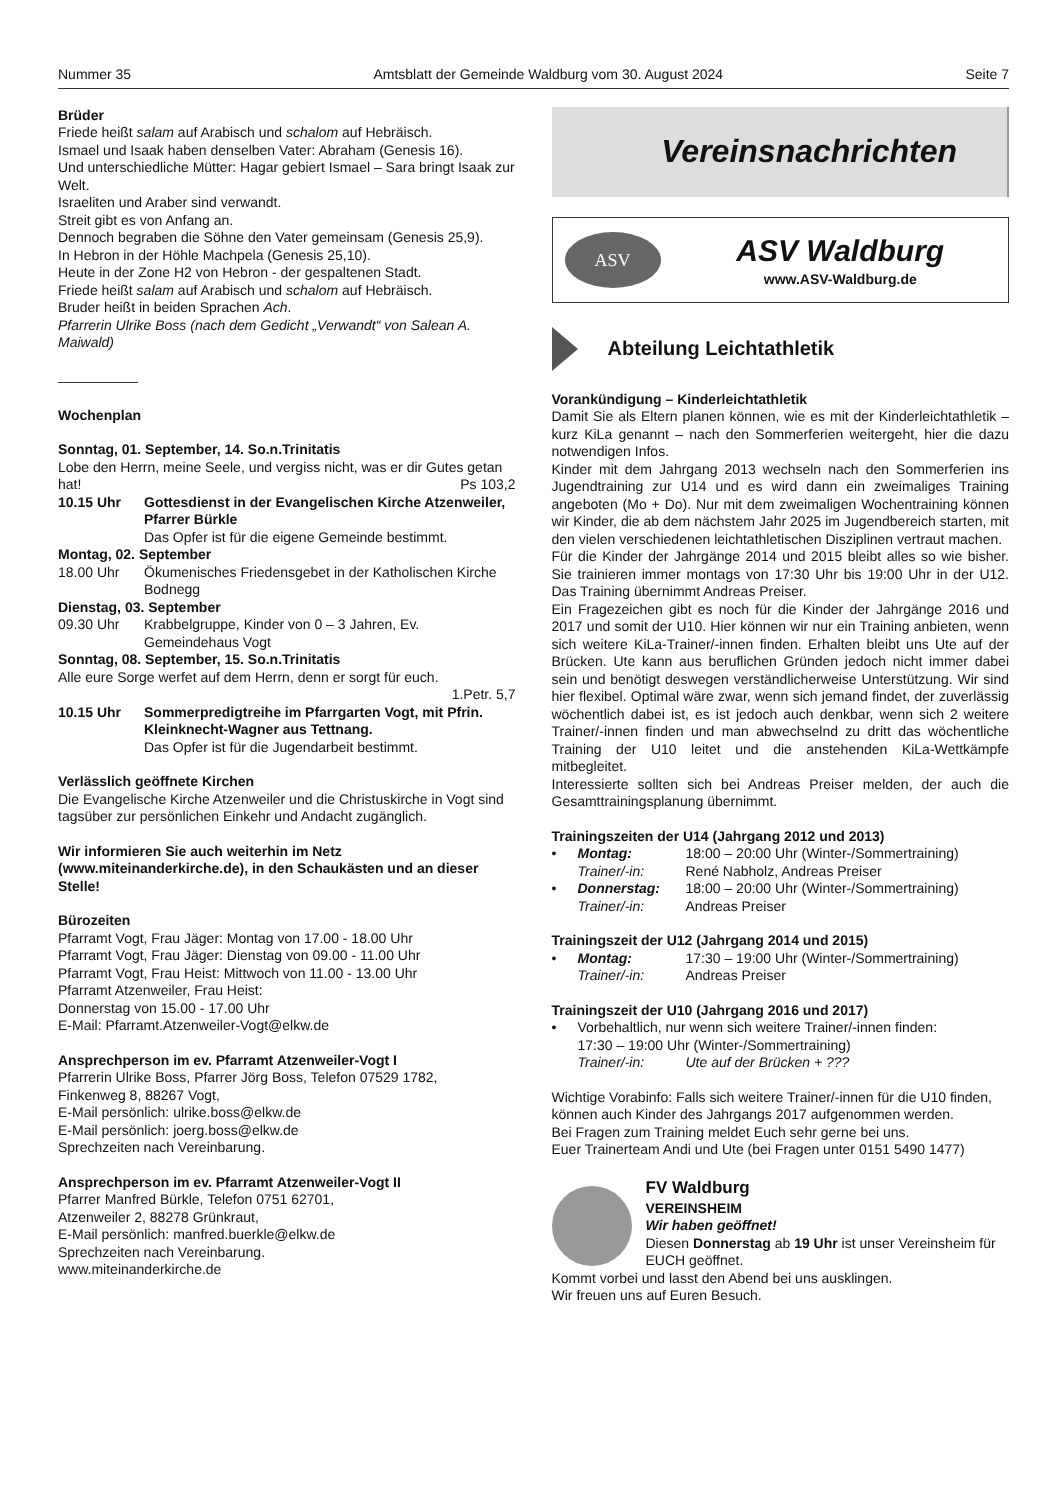Nummer 35 Amtsblatt der Gemeinde Waldburg vom 30. August 2024 Seite 7
Brüder
Friede heißt salam auf Arabisch und schalom auf Hebräisch.
Ismael und Isaak haben denselben Vater: Abraham (Genesis 16).
Und unterschiedliche Mütter: Hagar gebiert Ismael – Sara bringt Isaak zur Welt.
Israeliten und Araber sind verwandt.
Streit gibt es von Anfang an.
Dennoch begraben die Söhne den Vater gemeinsam (Genesis 25,9).
In Hebron in der Höhle Machpela (Genesis 25,10).
Heute in der Zone H2 von Hebron - der gespaltenen Stadt.
Friede heißt salam auf Arabisch und schalom auf Hebräisch.
Bruder heißt in beiden Sprachen Ach.
Pfarrerin Ulrike Boss (nach dem Gedicht „Verwandt“ von Salean A. Maiwald)
Wochenplan
Sonntag, 01. September, 14. So.n.Trinitatis
Lobe den Herrn, meine Seele, und vergiss nicht, was er dir Gutes getan hat! Ps 103,2
10.15 Uhr Gottesdienst in der Evangelischen Kirche Atzenweiler, Pfarrer Bürkle
Das Opfer ist für die eigene Gemeinde bestimmt.
Montag, 02. September
18.00 Uhr Ökumenisches Friedensgebet in der Katholischen Kirche Bodnegg
Dienstag, 03. September
09.30 Uhr Krabbelgruppe, Kinder von 0 – 3 Jahren, Ev. Gemeindehaus Vogt
Sonntag, 08. September, 15. So.n.Trinitatis
Alle eure Sorge werfet auf dem Herrn, denn er sorgt für euch.
1.Petr. 5,7
10.15 Uhr Sommerpredigtreihe im Pfarrgarten Vogt, mit Pfrin. Kleinknecht-Wagner aus Tettnang.
Das Opfer ist für die Jugendarbeit bestimmt.
Verlässlich geöffnete Kirchen
Die Evangelische Kirche Atzenweiler und die Christuskirche in Vogt sind tagsüber zur persönlichen Einkehr und Andacht zugänglich.
Wir informieren Sie auch weiterhin im Netz (www.miteinanderkirche.de), in den Schaukästen und an dieser Stelle!
Bürozeiten
Pfarramt Vogt, Frau Jäger: Montag von 17.00 - 18.00 Uhr
Pfarramt Vogt, Frau Jäger: Dienstag von 09.00 - 11.00 Uhr
Pfarramt Vogt, Frau Heist: Mittwoch von 11.00 - 13.00 Uhr
Pfarramt Atzenweiler, Frau Heist:
Donnerstag von 15.00 - 17.00 Uhr
E-Mail: Pfarramt.Atzenweiler-Vogt@elkw.de
Ansprechperson im ev. Pfarramt Atzenweiler-Vogt I
Pfarrerin Ulrike Boss, Pfarrer Jörg Boss, Telefon 07529 1782,
Finkenweg 8, 88267 Vogt,
E-Mail persönlich: ulrike.boss@elkw.de
E-Mail persönlich: joerg.boss@elkw.de
Sprechzeiten nach Vereinbarung.
Ansprechperson im ev. Pfarramt Atzenweiler-Vogt II
Pfarrer Manfred Bürkle, Telefon 0751 62701,
Atzenweiler 2, 88278 Grünkraut,
E-Mail persönlich: manfred.buerkle@elkw.de
Sprechzeiten nach Vereinbarung.
www.miteinanderkirche.de
Vereinsnachrichten
ASV
ASV Waldburg
www.ASV-Waldburg.de
Abteilung Leichtathletik
Vorankündigung – Kinderleichtathletik
Damit Sie als Eltern planen können, wie es mit der Kinderleichtathletik – kurz KiLa genannt – nach den Sommerferien weitergeht, hier die dazu notwendigen Infos.
Kinder mit dem Jahrgang 2013 wechseln nach den Sommerferien ins Jugendtraining zur U14 und es wird dann ein zweimaliges Training angeboten (Mo + Do). Nur mit dem zweimaligen Wochentraining können wir Kinder, die ab dem nächstem Jahr 2025 im Jugendbereich starten, mit den vielen verschiedenen leichtathletischen Disziplinen vertraut machen.
Für die Kinder der Jahrgänge 2014 und 2015 bleibt alles so wie bisher. Sie trainieren immer montags von 17:30 Uhr bis 19:00 Uhr in der U12. Das Training übernimmt Andreas Preiser.
Ein Fragezeichen gibt es noch für die Kinder der Jahrgänge 2016 und 2017 und somit der U10. Hier können wir nur ein Training anbieten, wenn sich weitere KiLa-Trainer/-innen finden. Erhalten bleibt uns Ute auf der Brücken. Ute kann aus beruflichen Gründen jedoch nicht immer dabei sein und benötigt deswegen verständlicherweise Unterstützung. Wir sind hier flexibel. Optimal wäre zwar, wenn sich jemand findet, der zuverlässig wöchentlich dabei ist, es ist jedoch auch denkbar, wenn sich 2 weitere Trainer/-innen finden und man abwechselnd zu dritt das wöchentliche Training der U10 leitet und die anstehenden KiLa-Wettkämpfe mitbegleitet.
Interessierte sollten sich bei Andreas Preiser melden, der auch die Gesamttrainingsplanung übernimmt.
Trainingszeiten der U14 (Jahrgang 2012 und 2013)
• Montag: 18:00 – 20:00 Uhr (Winter-/Sommertraining)
Trainer/-in: René Nabholz, Andreas Preiser
• Donnerstag: 18:00 – 20:00 Uhr (Winter-/Sommertraining)
Trainer/-in: Andreas Preiser
Trainingszeit der U12 (Jahrgang 2014 und 2015)
• Montag: 17:30 – 19:00 Uhr (Winter-/Sommertraining)
Trainer/-in: Andreas Preiser
Trainingszeit der U10 (Jahrgang 2016 und 2017)
• Vorbehaltlich, nur wenn sich weitere Trainer/-innen finden:
17:30 – 19:00 Uhr (Winter-/Sommertraining)
Trainer/-in: Ute auf der Brücken + ???
Wichtige Vorabinfo: Falls sich weitere Trainer/-innen für die U10 finden, können auch Kinder des Jahrgangs 2017 aufgenommen werden.
Bei Fragen zum Training meldet Euch sehr gerne bei uns.
Euer Trainerteam Andi und Ute (bei Fragen unter 0151 5490 1477)
FV Waldburg
VEREINSHEIM
Wir haben geöffnet!
Diesen Donnerstag ab 19 Uhr ist unser Vereinsheim für EUCH geöffnet.
Kommt vorbei und lasst den Abend bei uns ausklingen.
Wir freuen uns auf Euren Besuch.